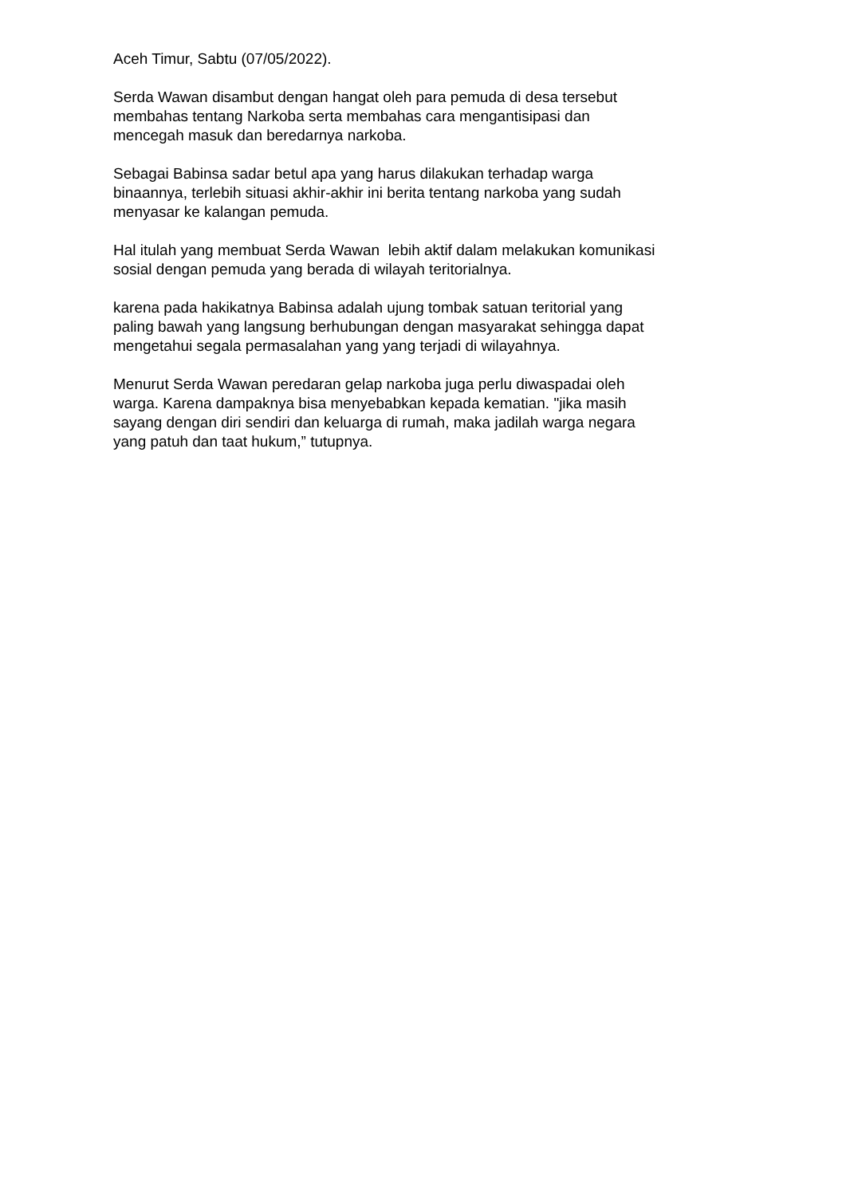Aceh Timur, Sabtu (07/05/2022).
Serda Wawan disambut dengan hangat oleh para pemuda di desa tersebut
membahas tentang Narkoba serta membahas cara mengantisipasi dan
mencegah masuk dan beredarnya narkoba.
Sebagai Babinsa sadar betul apa yang harus dilakukan terhadap warga
binaannya, terlebih situasi akhir-akhir ini berita tentang narkoba yang sudah
menyasar ke kalangan pemuda.
Hal itulah yang membuat Serda Wawan lebih aktif dalam melakukan komunikasi
sosial dengan pemuda yang berada di wilayah teritorialnya.
karena pada hakikatnya Babinsa adalah ujung tombak satuan teritorial yang
paling bawah yang langsung berhubungan dengan masyarakat sehingga dapat
mengetahui segala permasalahan yang yang terjadi di wilayahnya.
Menurut Serda Wawan peredaran gelap narkoba juga perlu diwaspadai oleh
warga. Karena dampaknya bisa menyebabkan kepada kematian. "jika masih
sayang dengan diri sendiri dan keluarga di rumah, maka jadilah warga negara
yang patuh dan taat hukum,” tutupnya.